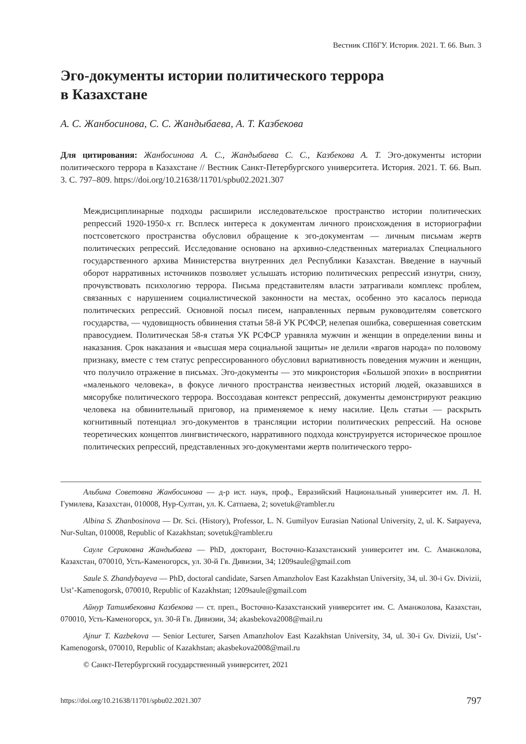Вестник СПбГУ. История. 2021. Т. 66. Вып. 3
Эго-документы истории политического террора
в Казахстане
А. С. Жанбосинова, С. С. Жандыбаева, А. Т. Казбекова
Для цитирования: Жанбосинова А. С., Жандыбаева С. С., Казбекова А. Т. Эго-документы истории политического террора в Казахстане // Вестник Санкт-Петербургского университета. История. 2021. Т. 66. Вып. 3. С. 797–809. https://doi.org/10.21638/11701/spbu02.2021.307
Междисциплинарные подходы расширили исследовательское пространство истории политических репрессий 1920‑1950-х гг. Всплеск интереса к документам личного происхождения в историографии постсоветского пространства обусловил обращение к эго-документам — личным письмам жертв политических репрессий. Исследование основано на архивно-следственных материалах Специального государственного архива Министерства внутренних дел Республики Казахстан. Введение в научный оборот нарративных источников позволяет услышать историю политических репрессий изнутри, снизу, прочувствовать психологию террора. Письма представителям власти затрагивали комплекс проблем, связанных с нарушением социалистической законности на местах, особенно это касалось периода политических репрессий. Основной посыл писем, направленных первым руководителям советского государства, — чудовищность обвинения статьи 58-й УК РСФСР, нелепая ошибка, совершенная советским правосудием. Политическая 58-я статья УК РСФСР уравняла мужчин и женщин в определении вины и наказания. Срок наказания и «высшая мера социальной защиты» не делили «врагов народа» по половому признаку, вместе с тем статус репрессированного обусловил вариативность поведения мужчин и женщин, что получило отражение в письмах. Эго-документы — это микроистория «Большой эпохи» в восприятии «маленького человека», в фокусе личного пространства неизвестных историй людей, оказавшихся в мясорубке политического террора. Воссоздавая контекст репрессий, документы демонстрируют реакцию человека на обвинительный приговор, на применяемое к нему насилие. Цель статьи — раскрыть когнитивный потенциал эго-документов в трансляции истории политических репрессий. На основе теоретических концептов лингвистического, нарративного подхода конструируется историческое прошлое политических репрессий, представленных эго-документами жертв политического терро-
Альбина Советовна Жанбосинова — д-р ист. наук, проф., Евразийский Национальный университет им. Л. Н. Гумилева, Казахстан, 010008, Нур-Султан, ул. К. Сатпаева, 2; sovetuk@rambler.ru
Albina S. Zhanbosinova — Dr. Sci. (History), Professor, L. N. Gumilyov Eurasian National University, 2, ul. K. Satpayeva, Nur-Sultan, 010008, Republic of Kazakhstan; sovetuk@rambler.ru
Сауле Сериковна Жандыбаева — PhD, докторант, Восточно-Казахстанский университет им. С. Аманжолова, Казахстан, 070010, Усть-Каменогорск, ул. 30-й Гв. Дивизии, 34; 1209saule@gmail.com
Saule S. Zhandybayeva — PhD, doctoral candidate, Sarsen Amanzholov East Kazakhstan University, 34, ul. 30-i Gv. Divizii, Ust’-Kamenogorsk, 070010, Republic of Kazakhstan; 1209saule@gmail.com
Айнур Татимбековна Казбекова — ст. преп., Восточно-Казахстанский университет им. С. Аманжолова, Казахстан, 070010, Усть-Каменогорск, ул. 30-й Гв. Дивизии, 34; akasbekova2008@mail.ru
Ajnur T. Kazbekova — Senior Lecturer, Sarsen Amanzholov East Kazakhstan University, 34, ul. 30-i Gv. Divizii, Ust’-Kamenogorsk, 070010, Republic of Kazakhstan; akasbekova2008@mail.ru
© Санкт-Петербургский государственный университет, 2021
https://doi.org/10.21638/11701/spbu02.2021.307 797